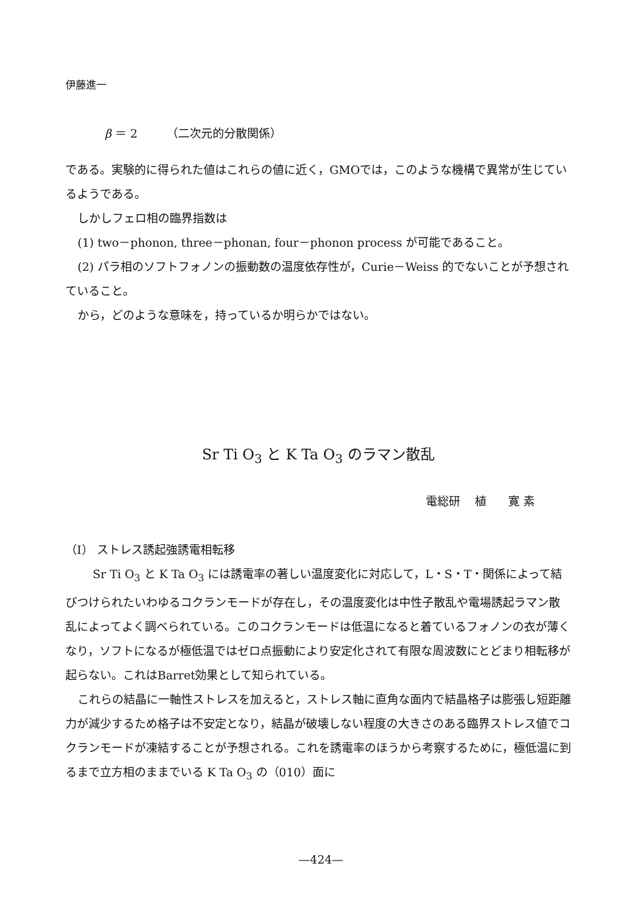伊藤進一
β ＝ 2 （二次元的分散関係）
である。実験的に得られた値はこれらの値に近く，GMOでは，このような機構で異常が生じているようである。
しかしフェロ相の臨界指数は
(1) two－phonon, three－phonan, four－phonon process が可能であること。
(2) パラ相のソフトフォノンの振動数の温度依存性が，Curie－Weiss 的でないことが予想されていること。
から，どのような意味を，持っているか明らかではない。
Sr Ti O<sub>3</sub> と K Ta O<sub>3</sub> のラマン散乱
電総研 植 寛 素
（I） ストレス誘起強誘電相転移
Sr Ti O<sub>3</sub> と K Ta O<sub>3</sub> には誘電率の著しい温度変化に対応して，L・S・T・関係によって結びつけられたいわゆるコクランモードが存在し，その温度変化は中性子散乱や電場誘起ラマン散乱によってよく調べられている。このコクランモードは低温になると着ているフォノンの衣が薄くなり，ソフトになるが極低温ではゼロ点振動により安定化されて有限な周波数にとどまり相転移が起らない。これはBarret効果として知られている。
これらの結晶に一軸性ストレスを加えると，ストレス軸に直角な面内で結晶格子は膨張し短距離力が減少するため格子は不安定となり，結晶が破壊しない程度の大きさのある臨界ストレス値でコクランモードが凍結することが予想される。これを誘電率のほうから考察するために，極低温に到るまで立方相のままでいる K Ta O<sub>3</sub> の（010）面に
—424—